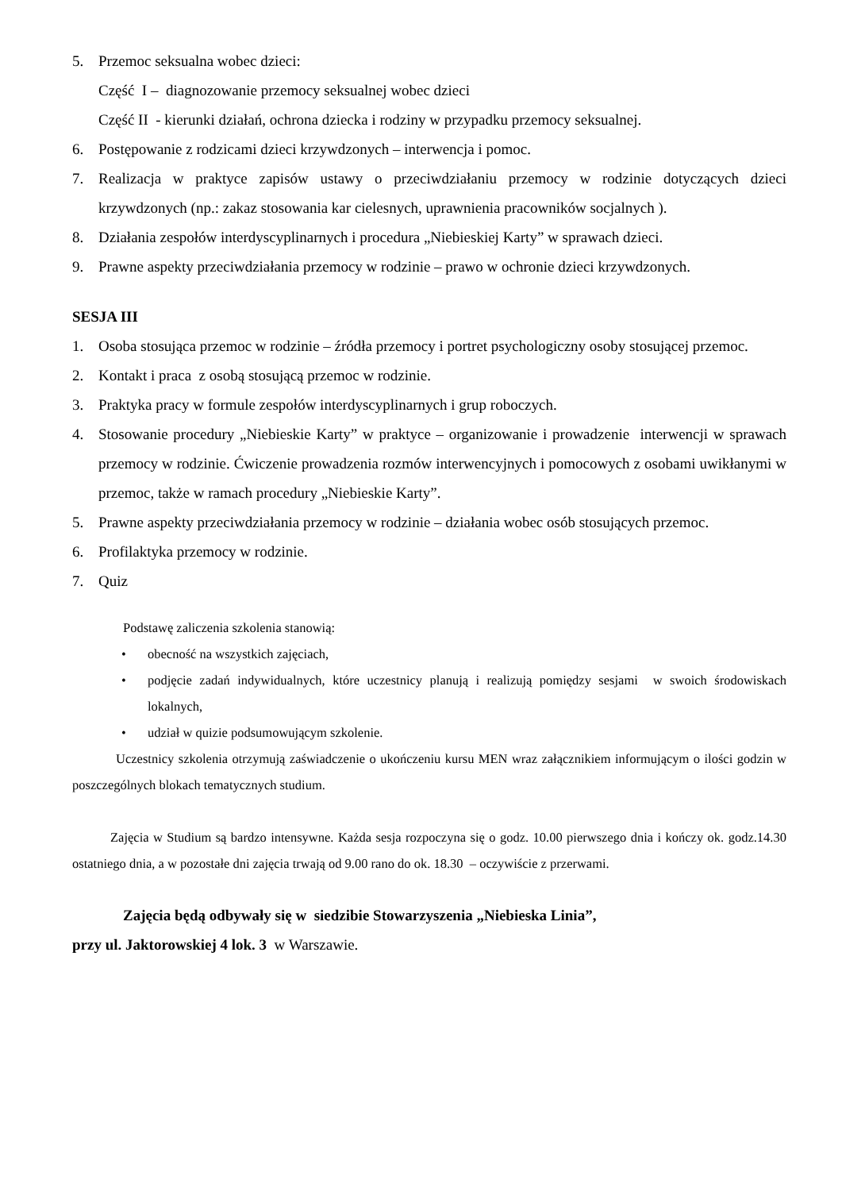5. Przemoc seksualna wobec dzieci:
Część I – diagnozowanie przemocy seksualnej wobec dzieci
Część II - kierunki działań, ochrona dziecka i rodziny w przypadku przemocy seksualnej.
6. Postępowanie z rodzicami dzieci krzywdzonych – interwencja i pomoc.
7. Realizacja w praktyce zapisów ustawy o przeciwdziałaniu przemocy w rodzinie dotyczących dzieci krzywdzonych (np.: zakaz stosowania kar cielesnych, uprawnienia pracowników socjalnych ).
8. Działania zespołów interdyscyplinarnych i procedura „Niebieskiej Karty” w sprawach dzieci.
9. Prawne aspekty przeciwdziałania przemocy w rodzinie – prawo w ochronie dzieci krzywdzonych.
SESJA III
1. Osoba stosująca przemoc w rodzinie – źródła przemocy i portret psychologiczny osoby stosującej przemoc.
2. Kontakt i praca z osobą stosującą przemoc w rodzinie.
3. Praktyka pracy w formule zespołów interdyscyplinarnych i grup roboczych.
4. Stosowanie procedury „Niebieskie Karty” w praktyce – organizowanie i prowadzenie interwencji w sprawach przemocy w rodzinie. Ćwiczenie prowadzenia rozmów interwencyjnych i pomocowych z osobami uwikłanymi w przemoc, także w ramach procedury „Niebieskie Karty”.
5. Prawne aspekty przeciwdziałania przemocy w rodzinie – działania wobec osób stosujących przemoc.
6. Profilaktyka przemocy w rodzinie.
7. Quiz
Podstawę zaliczenia szkolenia stanowią:
• obecność na wszystkich zajęciach,
• podjęcie zadań indywidualnych, które uczestnicy planują i realizują pomiędzy sesjami w swoich środowiskach lokalnych,
• udział w quizie podsumowującym szkolenie.
Uczestnicy szkolenia otrzymują zaświadczenie o ukończeniu kursu MEN wraz załącznikiem informującym o ilości godzin w poszczególnych blokach tematycznych studium.
Zajęcia w Studium są bardzo intensywne. Każda sesja rozpoczyna się o godz. 10.00 pierwszego dnia i kończy ok. godz.14.30 ostatniego dnia, a w pozostałe dni zajęcia trwają od 9.00 rano do ok. 18.30 – oczywiście z przerwami.
Zajęcia będą odbywały się w siedzibie Stowarzyszenia „Niebieska Linia”,
przy ul. Jaktorowskiej 4 lok. 3 w Warszawie.